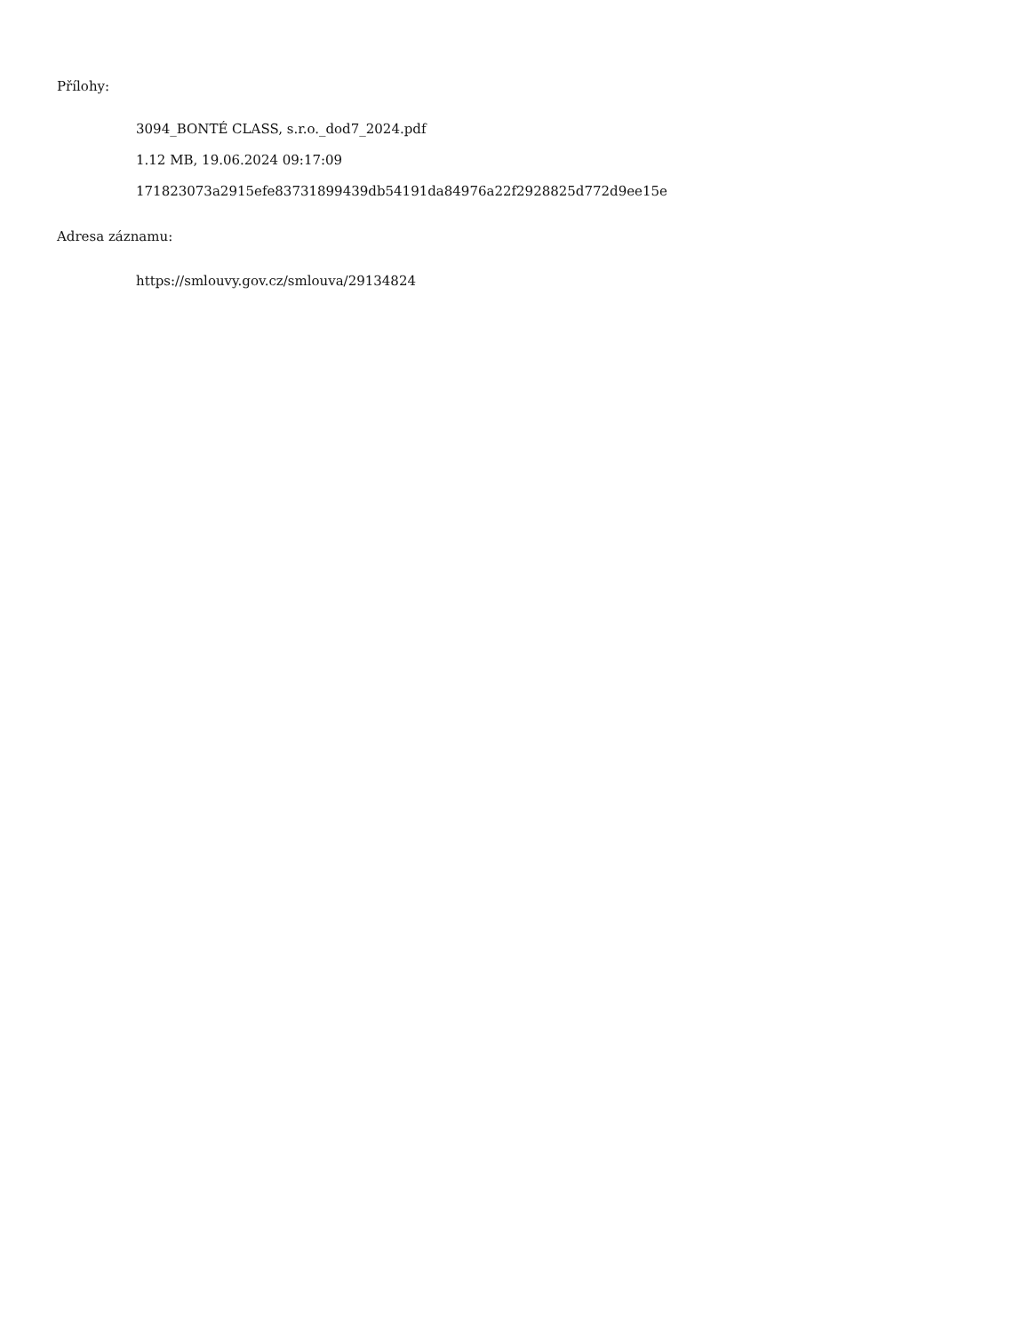Přílohy:
3094_BONTÉ CLASS, s.r.o._dod7_2024.pdf
1.12 MB, 19.06.2024 09:17:09
171823073a2915efe83731899439db54191da84976a22f2928825d772d9ee15e
Adresa záznamu:
https://smlouvy.gov.cz/smlouva/29134824